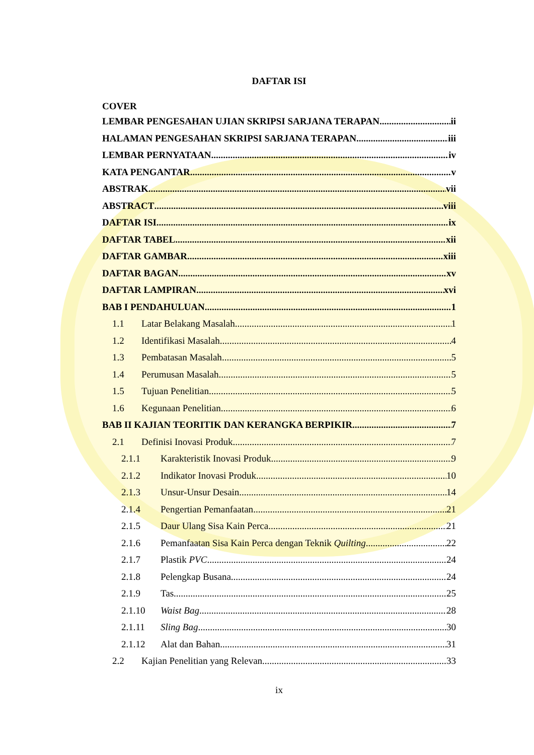DAFTAR ISI
COVER
LEMBAR PENGESAHAN UJIAN SKRIPSI SARJANA TERAPAN ii
HALAMAN PENGESAHAN SKRIPSI SARJANA TERAPAN iii
LEMBAR PERNYATAAN iv
KATA PENGANTAR v
ABSTRAK vii
ABSTRACT viii
DAFTAR ISI ix
DAFTAR TABEL xii
DAFTAR GAMBAR xiii
DAFTAR BAGAN xv
DAFTAR LAMPIRAN xvi
BAB I PENDAHULUAN 1
1.1 Latar Belakang Masalah 1
1.2 Identifikasi Masalah 4
1.3 Pembatasan Masalah 5
1.4 Perumusan Masalah 5
1.5 Tujuan Penelitian 5
1.6 Kegunaan Penelitian 6
BAB II KAJIAN TEORITIK DAN KERANGKA BERPIKIR 7
2.1 Definisi Inovasi Produk 7
2.1.1 Karakteristik Inovasi Produk 9
2.1.2 Indikator Inovasi Produk 10
2.1.3 Unsur-Unsur Desain 14
2.1.4 Pengertian Pemanfaatan 21
2.1.5 Daur Ulang Sisa Kain Perca 21
2.1.6 Pemanfaatan Sisa Kain Perca dengan Teknik Quilting 22
2.1.7 Plastik PVC 24
2.1.8 Pelengkap Busana 24
2.1.9 Tas 25
2.1.10 Waist Bag 28
2.1.11 Sling Bag 30
2.1.12 Alat dan Bahan 31
2.2 Kajian Penelitian yang Relevan 33
ix